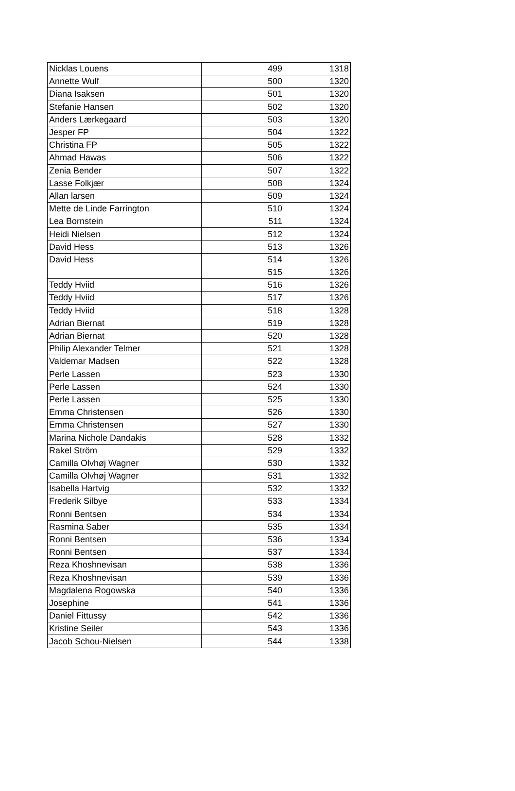| Nicklas Louens | 499 | 1318 |
| Annette Wulf | 500 | 1320 |
| Diana Isaksen | 501 | 1320 |
| Stefanie Hansen | 502 | 1320 |
| Anders Lærkegaard | 503 | 1320 |
| Jesper FP | 504 | 1322 |
| Christina FP | 505 | 1322 |
| Ahmad Hawas | 506 | 1322 |
| Zenia Bender | 507 | 1322 |
| Lasse Folkjær | 508 | 1324 |
| Allan larsen | 509 | 1324 |
| Mette de Linde Farrington | 510 | 1324 |
| Lea Bornstein | 511 | 1324 |
| Heidi Nielsen | 512 | 1324 |
| David Hess | 513 | 1326 |
| David Hess | 514 | 1326 |
| | 515 | 1326 |
| Teddy Hviid | 516 | 1326 |
| Teddy Hviid | 517 | 1326 |
| Teddy Hviid | 518 | 1328 |
| Adrian Biernat | 519 | 1328 |
| Adrian Biernat | 520 | 1328 |
| Philip Alexander Telmer | 521 | 1328 |
| Valdemar Madsen | 522 | 1328 |
| Perle Lassen | 523 | 1330 |
| Perle Lassen | 524 | 1330 |
| Perle Lassen | 525 | 1330 |
| Emma Christensen | 526 | 1330 |
| Emma Christensen | 527 | 1330 |
| Marina Nichole Dandakis | 528 | 1332 |
| Rakel Ström | 529 | 1332 |
| Camilla Olvhøj Wagner | 530 | 1332 |
| Camilla Olvhøj Wagner | 531 | 1332 |
| Isabella Hartvig | 532 | 1332 |
| Frederik Silbye | 533 | 1334 |
| Ronni Bentsen | 534 | 1334 |
| Rasmina Saber | 535 | 1334 |
| Ronni Bentsen | 536 | 1334 |
| Ronni Bentsen | 537 | 1334 |
| Reza Khoshnevisan | 538 | 1336 |
| Reza Khoshnevisan | 539 | 1336 |
| Magdalena Rogowska | 540 | 1336 |
| Josephine | 541 | 1336 |
| Daniel Fittussy | 542 | 1336 |
| Kristine Seiler | 543 | 1336 |
| Jacob Schou-Nielsen | 544 | 1338 |